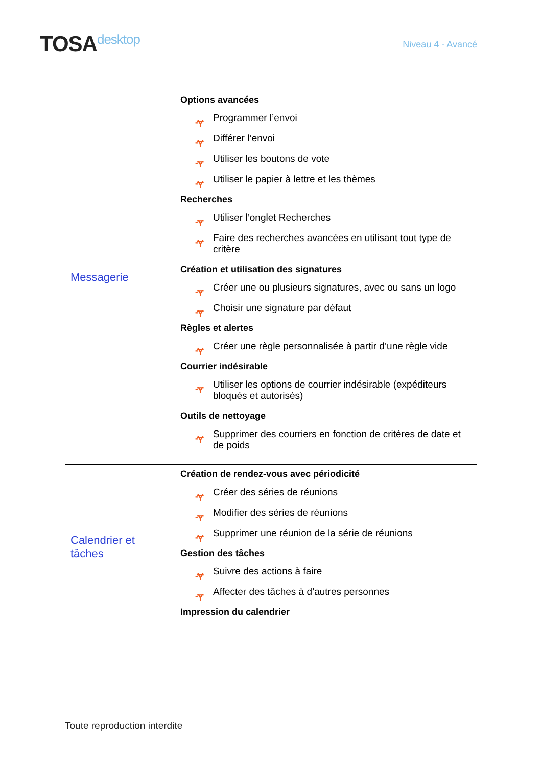TOSAdesktop
Niveau 4 - Avancé
| Messagerie | Options avancées ᠊Ɏ Programmer l’envoi ᠊Ɏ Différer l’envoi ᠊Ɏ Utiliser les boutons de vote ᠊Ɏ Utiliser le papier à lettre et les thèmes Recherches ᠊Ɏ Utiliser l’onglet Recherches ᠊Ɏ Faire des recherches avancées en utilisant tout type de critère Création et utilisation des signatures ᠊Ɏ Créer une ou plusieurs signatures, avec ou sans un logo ᠊Ɏ Choisir une signature par défaut Règles et alertes ᠊Ɏ Créer une règle personnalisée à partir d’une règle vide Courrier indésirable ᠊Ɏ Utiliser les options de courrier indésirable (expéditeurs bloqués et autorisés) Outils de nettoyage ᠊Ɏ Supprimer des courriers en fonction de critères de date et de poids |
| Calendrier et tâches | Création de rendez-vous avec périodicité ᠊Ɏ Créer des séries de réunions ᠊Ɏ Modifier des séries de réunions ᠊Ɏ Supprimer une réunion de la série de réunions Gestion des tâches ᠊Ɏ Suivre des actions à faire ᠊Ɏ Affecter des tâches à d’autres personnes Impression du calendrier |
Toute reproduction interdite